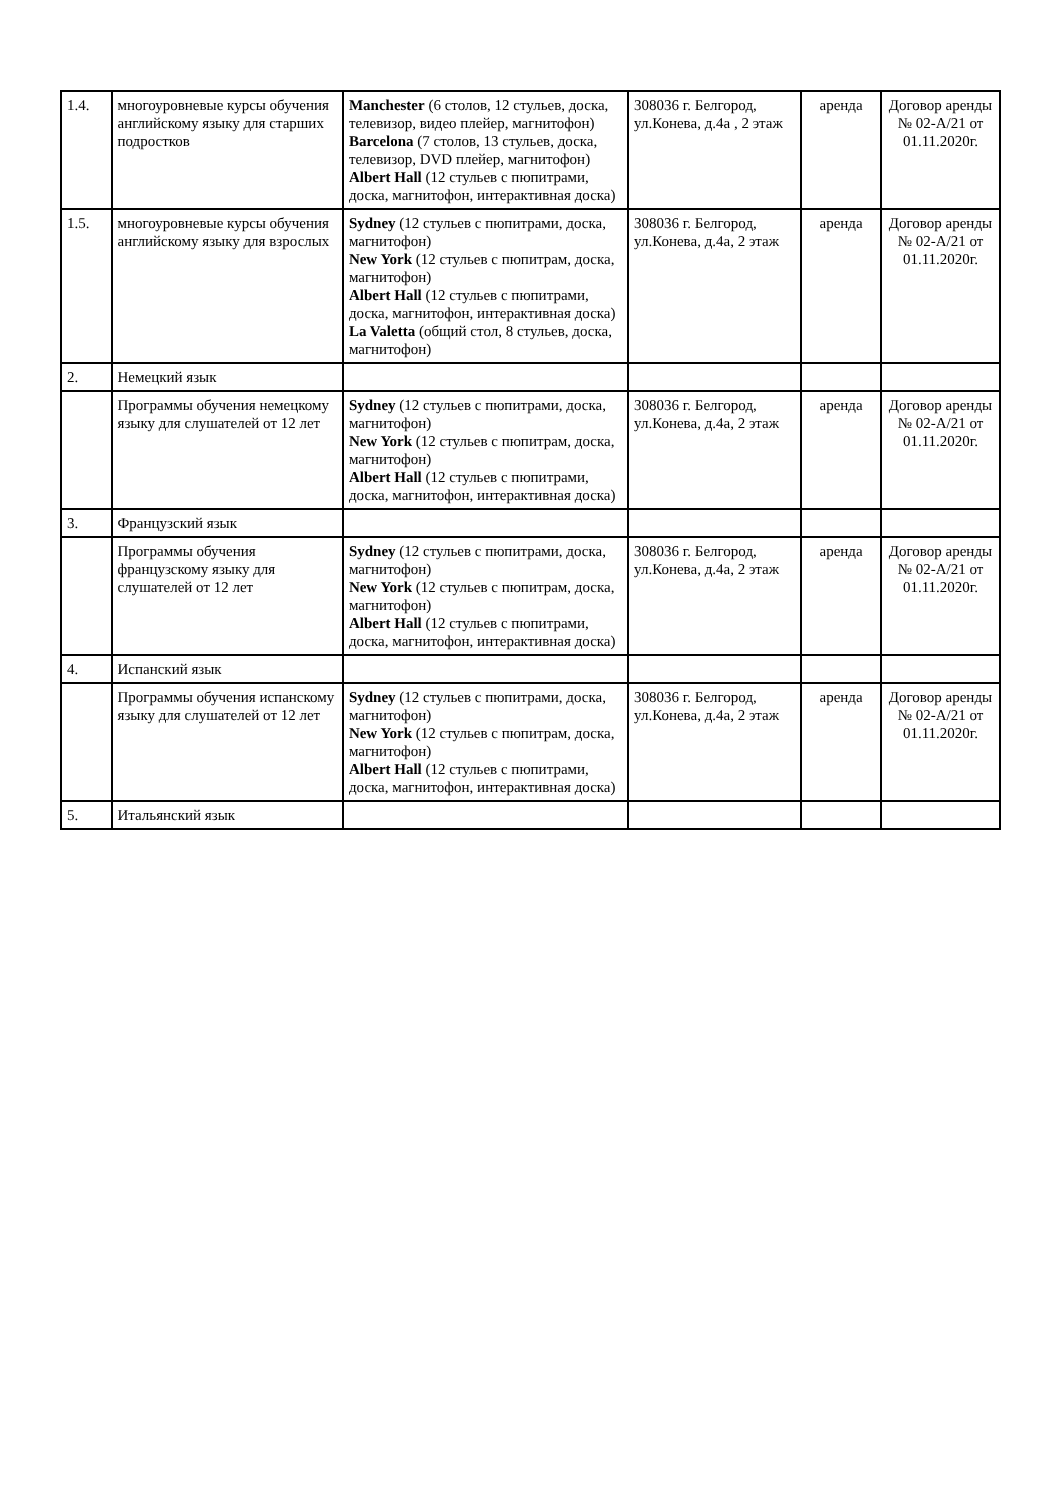| 1.4. | многоуровневые курсы обучения английскому языку для старших подростков | Manchester (6 столов, 12 стульев, доска, телевизор, видео плейер, магнитофон) Barcelona (7 столов, 13 стульев, доска, телевизор, DVD плейер, магнитофон) Albert Hall (12 стульев с пюпитрами, доска, магнитофон, интерактивная доска) | 308036 г. Белгород, ул.Конева, д.4а , 2 этаж | аренда | Договор аренды № 02-А/21 от 01.11.2020г. |
| 1.5. | многоуровневые курсы обучения английскому языку для взрослых | Sydney (12 стульев с пюпитрами, доска, магнитофон) New York (12 стульев с пюпитрам, доска, магнитофон) Albert Hall (12 стульев с пюпитрами, доска, магнитофон, интерактивная доска) La Valetta (общий стол, 8 стульев, доска, магнитофон) | 308036 г. Белгород, ул.Конева, д.4а, 2 этаж | аренда | Договор аренды № 02-А/21 от 01.11.2020г. |
| 2. | Немецкий язык | | | | |
| | Программы обучения немецкому языку для слушателей от 12 лет | Sydney (12 стульев с пюпитрами, доска, магнитофон) New York (12 стульев с пюпитрам, доска, магнитофон) Albert Hall (12 стульев с пюпитрами, доска, магнитофон, интерактивная доска) | 308036 г. Белгород, ул.Конева, д.4а, 2 этаж | аренда | Договор аренды № 02-А/21 от 01.11.2020г. |
| 3. | Французский язык | | | | |
| | Программы обучения французскому языку для слушателей от 12 лет | Sydney (12 стульев с пюпитрами, доска, магнитофон) New York (12 стульев с пюпитрам, доска, магнитофон) Albert Hall (12 стульев с пюпитрами, доска, магнитофон, интерактивная доска) | 308036 г. Белгород, ул.Конева, д.4а, 2 этаж | аренда | Договор аренды № 02-А/21 от 01.11.2020г. |
| 4. | Испанский язык | | | | |
| | Программы обучения испанскому языку для слушателей от 12 лет | Sydney (12 стульев с пюпитрами, доска, магнитофон) New York (12 стульев с пюпитрам, доска, магнитофон) Albert Hall (12 стульев с пюпитрами, доска, магнитофон, интерактивная доска) | 308036 г. Белгород, ул.Конева, д.4а, 2 этаж | аренда | Договор аренды № 02-А/21 от 01.11.2020г. |
| 5. | Итальянский язык | | | | |